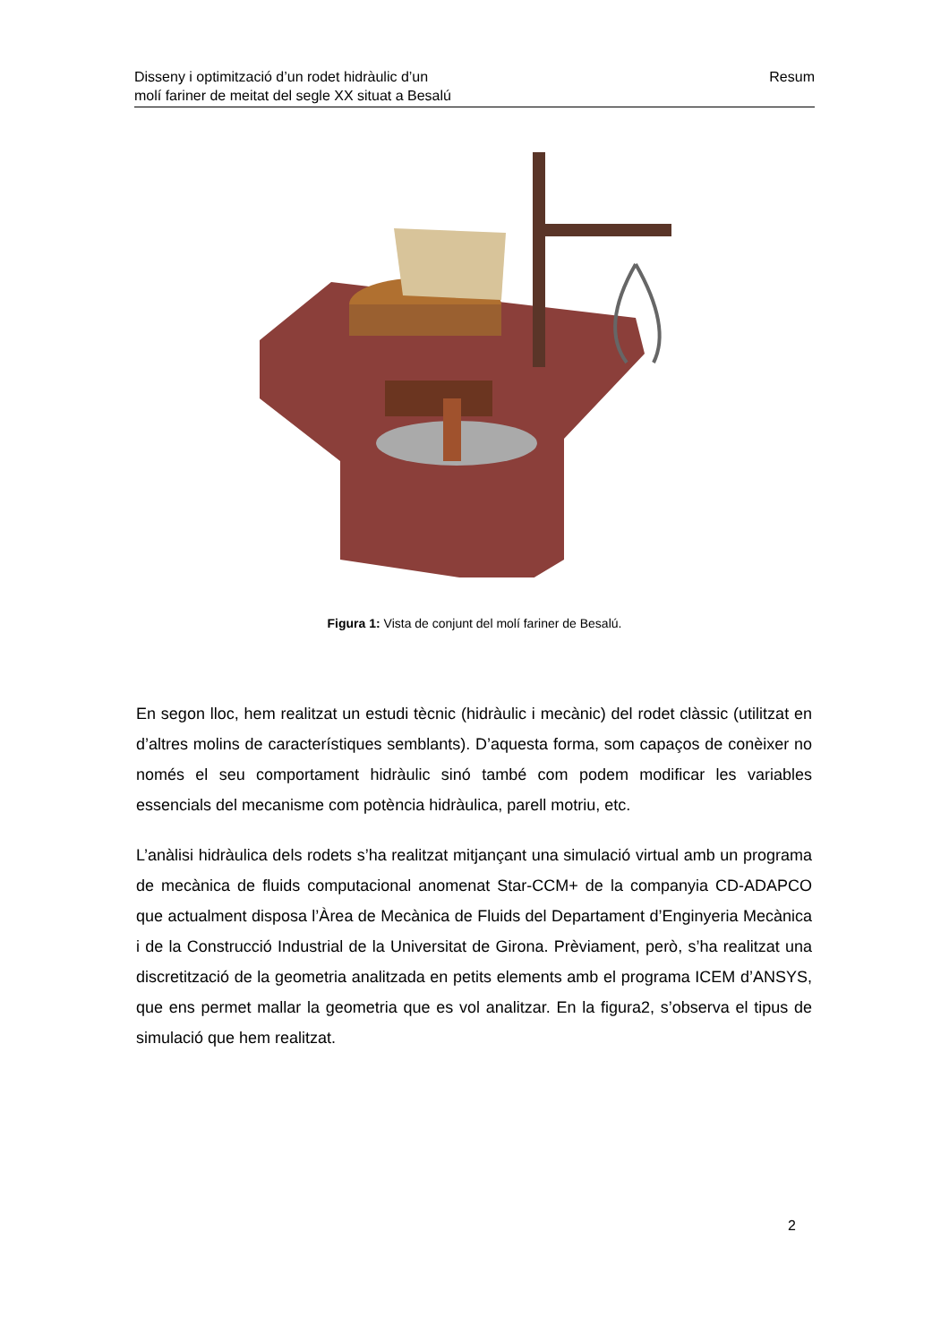Disseny i optimització d’un rodet hidràulic d’un
molí fariner de meitat del segle XX situat a Besalú
Resum
Figura 1: Vista de conjunt del molí fariner de Besalú.
En segon lloc, hem realitzat un estudi tècnic (hidràulic i mecànic) del rodet clàssic (utilitzat en d’altres molins de característiques semblants). D’aquesta forma, som capaços de conèixer no només el seu comportament hidràulic sinó també com podem modificar les variables essencials del mecanisme com potència hidràulica, parell motriu, etc.
L’anàlisi hidràulica dels rodets s’ha realitzat mitjançant una simulació virtual amb un programa de mecànica de fluids computacional anomenat Star-CCM+ de la companyia CD-ADAPCO que actualment disposa l’Àrea de Mecànica de Fluids del Departament d’Enginyeria Mecànica i de la Construcció Industrial de la Universitat de Girona. Prèviament, però, s’ha realitzat una discretització de la geometria analitzada en petits elements amb el programa ICEM d’ANSYS, que ens permet mallar la geometria que es vol analitzar. En la figura2, s’observa el tipus de simulació que hem realitzat.
2